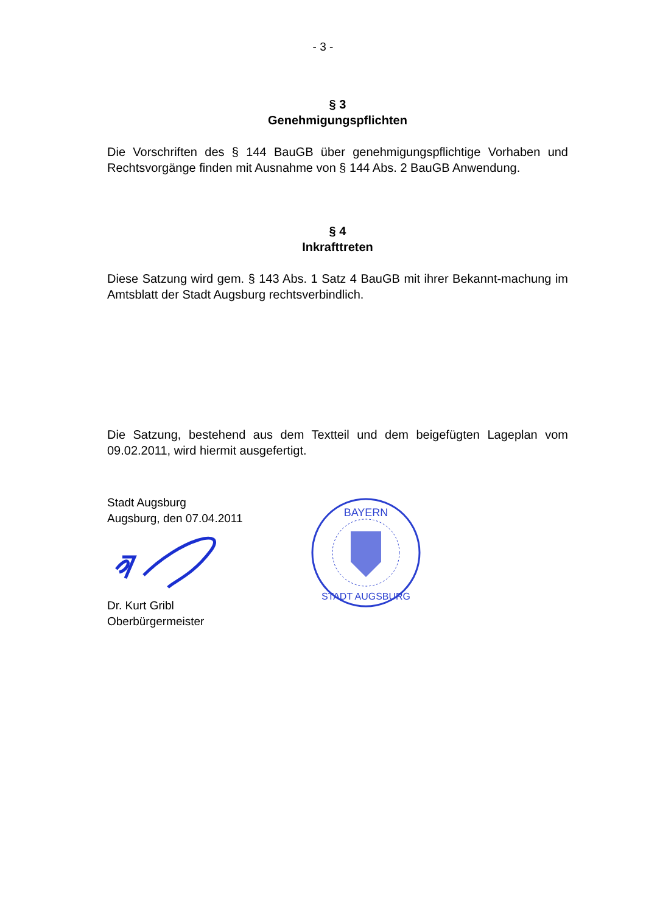- 3 -
§ 3
Genehmigungspflichten
Die Vorschriften des § 144 BauGB über genehmigungspflichtige Vorhaben und Rechtsvorgänge finden mit Ausnahme von § 144 Abs. 2 BauGB Anwendung.
§ 4
Inkrafttreten
Diese Satzung wird gem. § 143 Abs. 1 Satz 4 BauGB mit ihrer Bekannt-machung im Amtsblatt der Stadt Augsburg rechtsverbindlich.
Die Satzung, bestehend aus dem Textteil und dem beigefügten Lageplan vom 09.02.2011, wird hiermit ausgefertigt.
Stadt Augsburg
Augsburg, den 07.04.2011
Dr. Kurt Gribl
Oberbürgermeister
BAYERN
STADT AUGSBURG